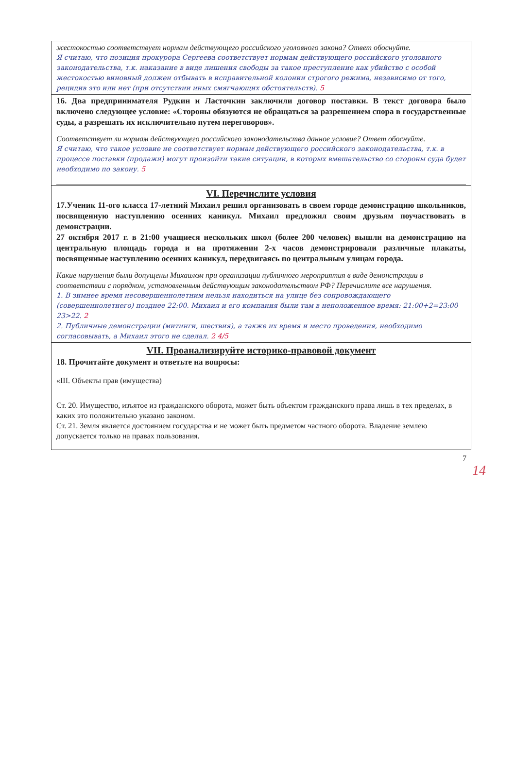жестокостью соответствует нормам действующего российского уголовного закона? Ответ обоснуйте.
Я считаю, что позиция прокурора Сергеева соответствует нормам действующего российского уголовного законодательства, т.к. наказание в виде лишения свободы за такое преступление как убийство с особой жестокостью виновный должен отбывать в исправительной колонии строгого режима, независимо от того, рецидив это или нет (при отсутствии иных смягчающих обстоятельств). 5
16. Два предпринимателя Рудкин и Ласточкин заключили договор поставки. В текст договора было включено следующее условие: «Стороны обязуются не обращаться за разрешением спора в государственные суды, а разрешать их исключительно путем переговоров».
Соответствует ли нормам действующего российского законодательства данное условие? Ответ обоснуйте.
Я считаю, что такое условие не соответствует нормам действующего российского законодательства, т.к. в процессе поставки (продажи) могут произойти такие ситуации, в которых вмешательство со стороны суда будет необходимо по закону. 5
VI. Перечислите условия
17.Ученик 11-ого класса 17-летний Михаил решил организовать в своем городе демонстрацию школьников, посвященную наступлению осенних каникул. Михаил предложил своим друзьям поучаствовать в демонстрации.
27 октября 2017 г. в 21:00 учащиеся нескольких школ (более 200 человек) вышли на демонстрацию на центральную площадь города и на протяжении 2-х часов демонстрировали различные плакаты, посвященные наступлению осенних каникул, передвигаясь по центральным улицам города.
Какие нарушения были допущены Михаилом при организации публичного мероприятия в виде демонстрации в соответствии с порядком, установленным действующим законодательством РФ? Перечислите все нарушения.
1. В зимнее время несовершеннолетним нельзя находиться на улице без сопровождающего (совершеннолетнего) позднее 22:00. Михаил и его компания были там в неположенное время: 21:00+2=23:00 23>22. 2
2. Публичные демонстрации (митинги, шествия), а также их время и место проведения, необходимо согласовывать, а Михаил этого не сделал. 2 4/5
VII. Проанализируйте историко-правовой документ
18. Прочитайте документ и ответьте на вопросы:
«III. Объекты прав (имущества)
Ст. 20. Имущество, изъятое из гражданского оборота, может быть объектом гражданского права лишь в тех пределах, в каких это положительно указано законом.
Ст. 21. Земля является достоянием государства и не может быть предметом частного оборота. Владение землею допускается только на правах пользования.
7
14